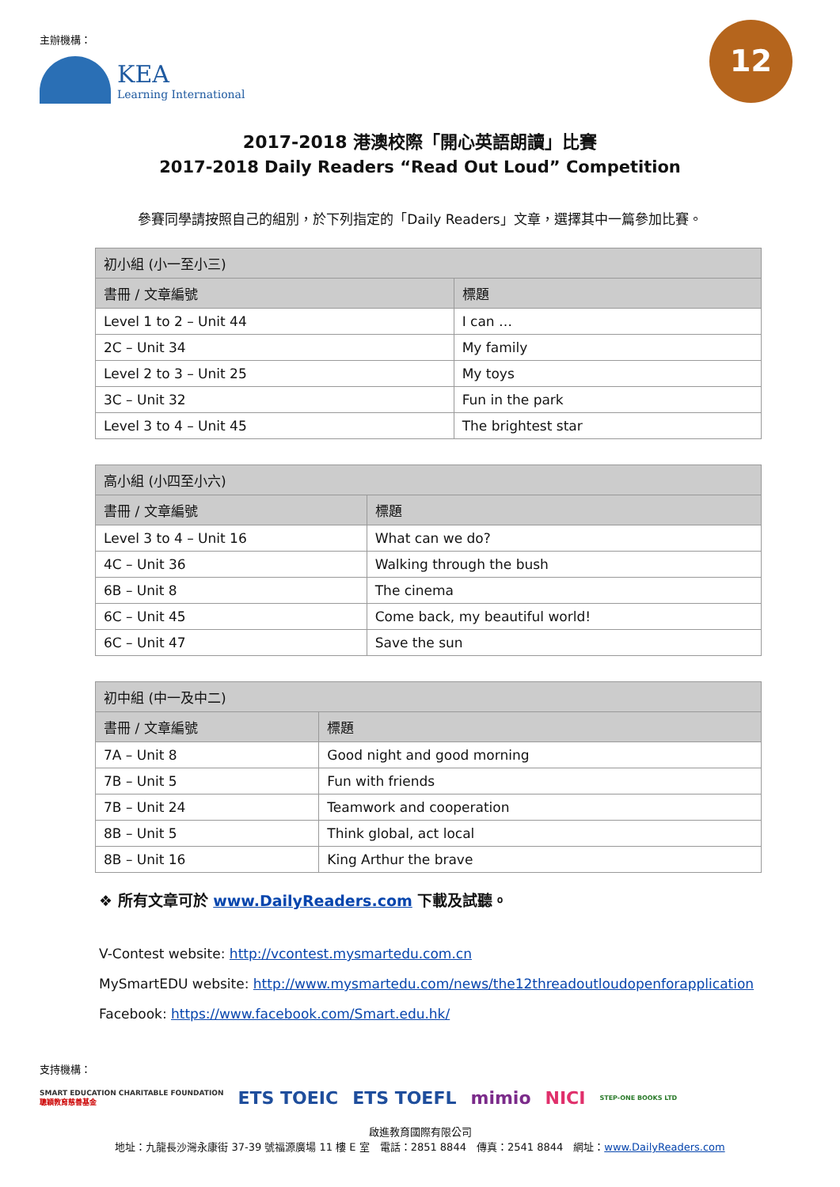主辦機構：
KEA
Learning International
12
2017-2018 港澳校際「開心英語朗讀」比賽
2017-2018 Daily Readers “Read Out Loud” Competition
參賽同學請按照自己的組別，於下列指定的「Daily Readers」文章，選擇其中一篇參加比賽。
| 初小組 (小一至小三) | |
| --- | --- |
| 書冊 / 文章編號 | 標題 |
| Level 1 to 2 – Unit 44 | I can … |
| 2C – Unit 34 | My family |
| Level 2 to 3 – Unit 25 | My toys |
| 3C – Unit 32 | Fun in the park |
| Level 3 to 4 – Unit 45 | The brightest star |
| 高小組 (小四至小六) | |
| --- | --- |
| 書冊 / 文章編號 | 標題 |
| Level 3 to 4 – Unit 16 | What can we do? |
| 4C – Unit 36 | Walking through the bush |
| 6B – Unit 8 | The cinema |
| 6C – Unit 45 | Come back, my beautiful world! |
| 6C – Unit 47 | Save the sun |
| 初中組 (中一及中二) | |
| --- | --- |
| 書冊 / 文章編號 | 標題 |
| 7A – Unit 8 | Good night and good morning |
| 7B – Unit 5 | Fun with friends |
| 7B – Unit 24 | Teamwork and cooperation |
| 8B – Unit 5 | Think global, act local |
| 8B – Unit 16 | King Arthur the brave |
❖ 所有文章可於 www.DailyReaders.com 下載及試聽。
V-Contest website: http://vcontest.mysmartedu.com.cn
MySmartEDU website: http://www.mysmartedu.com/news/the12threadoutloudopenforapplication
Facebook: https://www.facebook.com/Smart.edu.hk/
支持機構：
SMART EDUCATION CHARITABLE FOUNDATION
聰穎教育慈善基金 ETS TOEIC ETS TOEFL mimio NICI STEP-ONE BOOKS LTD
啟進教育國際有限公司
地址：九龍長沙灣永康街 37-39 號福源廣場 11 樓 E 室　電話：2851 8844　傳真：2541 8844　網址：www.DailyReaders.com